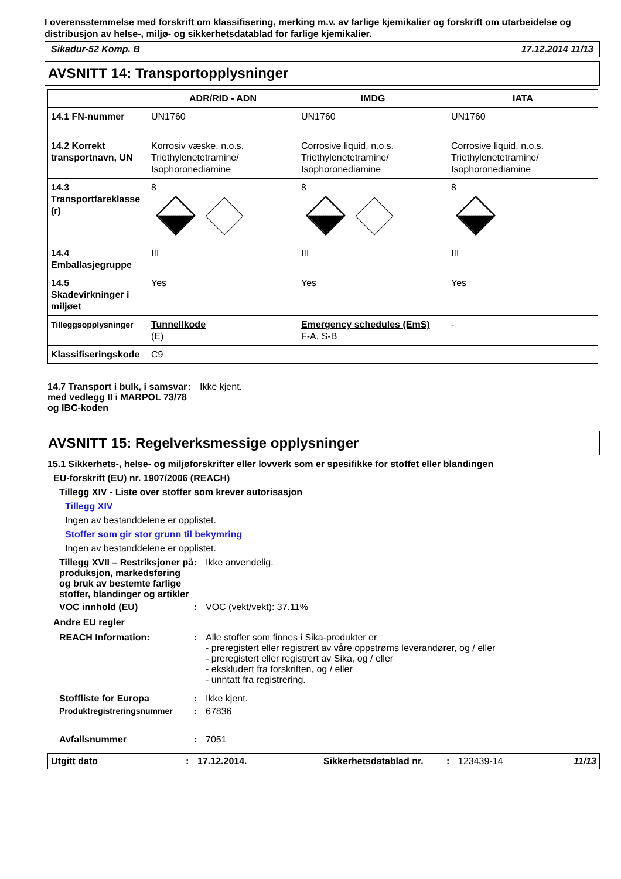I overensstemmelse med forskrift om klassifisering, merking m.v. av farlige kjemikalier og forskrift om utarbeidelse og distribusjon av helse-, miljø- og sikkerhetsdatablad for farlige kjemikalier.
Sikadur-52 Komp. B 17.12.2014 11/13
AVSNITT 14: Transportopplysninger
| | ADR/RID - ADN | IMDG | IATA |
| --- | --- | --- | --- |
| 14.1 FN-nummer | UN1760 | UN1760 | UN1760 |
| 14.2 Korrekt transportnavn, UN | Korrosiv væske, n.o.s. Triethylenetetramine/ Isophoronediamine | Corrosive liquid, n.o.s. Triethylenetetramine/ Isophoronediamine | Corrosive liquid, n.o.s. Triethylenetetramine/ Isophoronediamine |
| 14.3 Transportfareklasse (r) | 8 | 8 | 8 |
| 14.4 Emballasjegruppe | III | III | III |
| 14.5 Skadevirkninger i miljøet | Yes | Yes | Yes |
| Tilleggsopplysninger | Tunnellkode (E) | Emergency schedules (EmS) F-A, S-B | - |
| Klassifiseringskode | C9 | | |
14.7 Transport i bulk, i samsvar med vedlegg II i MARPOL 73/78 og IBC-koden
: Ikke kjent.
AVSNITT 15: Regelverksmessige opplysninger
15.1 Sikkerhets-, helse- og miljøforskrifter eller lovverk som er spesifikke for stoffet eller blandingen
EU-forskrift (EU) nr. 1907/2006 (REACH)
Tillegg XIV - Liste over stoffer som krever autorisasjon
Tillegg XIV
Ingen av bestanddelene er opplistet.
Stoffer som gir stor grunn til bekymring
Ingen av bestanddelene er opplistet.
Tillegg XVII – Restriksjoner på produksjon, markedsføring og bruk av bestemte farlige stoffer, blandinger og artikler
: Ikke anvendelig.
VOC innhold (EU) : VOC (vekt/vekt): 37.11%
Andre EU regler
REACH Information: : Alle stoffer som finnes i Sika-produkter er
- preregistert eller registrert av våre oppstrøms leverandører, og / eller
- preregistert eller registrert av Sika, og / eller
- ekskludert fra forskriften, og / eller
- unntatt fra registrering.
Stoffliste for Europa : Ikke kjent.
Produktregistreringsnummer : 67836
Avfallsnummer : 7051
Utgitt dato: 17.12.2014. Sikkerhetsdatablad nr.: 123439-14 11/13